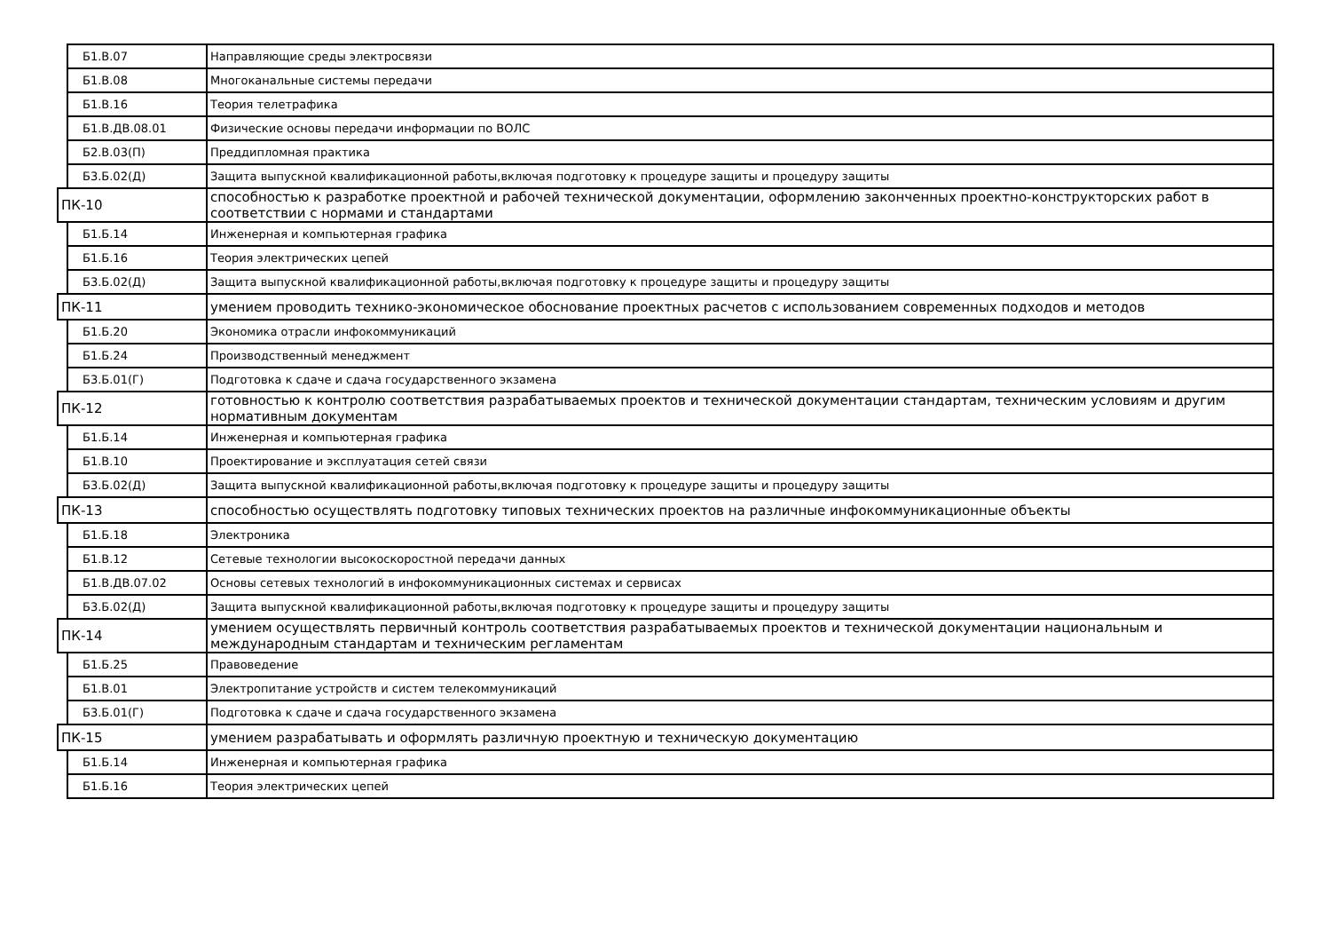| | Б1.В.07 | Направляющие среды электросвязи |
| | Б1.В.08 | Многоканальные системы передачи |
| | Б1.В.16 | Теория телетрафика |
| | Б1.В.ДВ.08.01 | Физические основы передачи информации по ВОЛС |
| | Б2.В.03(П) | Преддипломная практика |
| | Б3.Б.02(Д) | Защита выпускной квалификационной работы,включая подготовку к процедуре защиты и процедуру защиты |
| ПК-10 | | способностью к разработке проектной и рабочей технической документации, оформлению законченных проектно-конструкторских работ в соответствии с нормами и стандартами |
| | Б1.Б.14 | Инженерная и компьютерная графика |
| | Б1.Б.16 | Теория электрических цепей |
| | Б3.Б.02(Д) | Защита выпускной квалификационной работы,включая подготовку к процедуре защиты и процедуру защиты |
| ПК-11 | | умением проводить технико-экономическое обоснование проектных расчетов с использованием современных подходов и методов |
| | Б1.Б.20 | Экономика отрасли инфокоммуникаций |
| | Б1.Б.24 | Производственный менеджмент |
| | Б3.Б.01(Г) | Подготовка к сдаче и сдача государственного экзамена |
| ПК-12 | | готовностью к контролю соответствия разрабатываемых проектов и технической документации стандартам, техническим условиям и другим нормативным документам |
| | Б1.Б.14 | Инженерная и компьютерная графика |
| | Б1.В.10 | Проектирование и эксплуатация сетей связи |
| | Б3.Б.02(Д) | Защита выпускной квалификационной работы,включая подготовку к процедуре защиты и процедуру защиты |
| ПК-13 | | способностью осуществлять подготовку типовых технических проектов на различные инфокоммуникационные объекты |
| | Б1.Б.18 | Электроника |
| | Б1.В.12 | Сетевые технологии высокоскоростной передачи данных |
| | Б1.В.ДВ.07.02 | Основы сетевых технологий в инфокоммуникационных системах и сервисах |
| | Б3.Б.02(Д) | Защита выпускной квалификационной работы,включая подготовку к процедуре защиты и процедуру защиты |
| ПК-14 | | умением осуществлять первичный контроль соответствия разрабатываемых проектов и технической документации национальным и международным стандартам и техническим регламентам |
| | Б1.Б.25 | Правоведение |
| | Б1.В.01 | Электропитание устройств и систем телекоммуникаций |
| | Б3.Б.01(Г) | Подготовка к сдаче и сдача государственного экзамена |
| ПК-15 | | умением разрабатывать и оформлять различную проектную и техническую документацию |
| | Б1.Б.14 | Инженерная и компьютерная графика |
| | Б1.Б.16 | Теория электрических цепей |